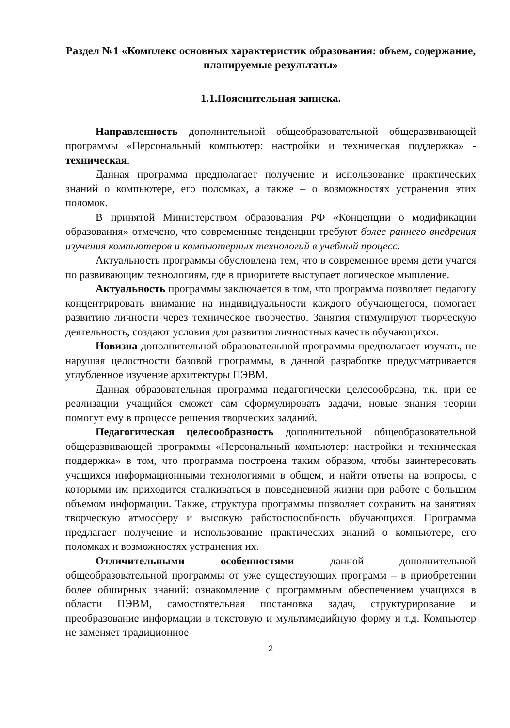Раздел №1 «Комплекс основных характеристик образования: объем, содержание, планируемые результаты»
1.1.Пояснительная записка.
Направленность дополнительной общеобразовательной общеразвивающей программы «Персональный компьютер: настройки и техническая поддержка» - техническая.
Данная программа предполагает получение и использование практических знаний о компьютере, его поломках, а также – о возможностях устранения этих поломок.
В принятой Министерством образования РФ «Концепции о модификации образования» отмечено, что современные тенденции требуют более раннего внедрения изучения компьютеров и компьютерных технологий в учебный процесс.
Актуальность программы обусловлена тем, что в современное время дети учатся по развивающим технологиям, где в приоритете выступает логическое мышление.
Актуальность программы заключается в том, что программа позволяет педагогу концентрировать внимание на индивидуальности каждого обучающегося, помогает развитию личности через техническое творчество. Занятия стимулируют творческую деятельность, создают условия для развития личностных качеств обучающихся.
Новизна дополнительной образовательной программы предполагает изучать, не нарушая целостности базовой программы, в данной разработке предусматривается углубленное изучение архитектуры ПЭВМ.
Данная образовательная программа педагогически целесообразна, т.к. при ее реализации учащийся сможет сам сформулировать задачи, новые знания теории помогут ему в процессе решения творческих заданий.
Педагогическая целесообразность дополнительной общеобразовательной общеразвивающей программы «Персональный компьютер: настройки и техническая поддержка» в том, что программа построена таким образом, чтобы заинтересовать учащихся информационными технологиями в общем, и найти ответы на вопросы, с которыми им приходится сталкиваться в повседневной жизни при работе с большим объемом информации. Также, структура программы позволяет сохранить на занятиях творческую атмосферу и высокую работоспособность обучающихся. Программа предлагает получение и использование практических знаний о компьютере, его поломках и возможностях устранения их.
Отличительными особенностями данной дополнительной общеобразовательной программы от уже существующих программ – в приобретении более обширных знаний: ознакомление с программным обеспечением учащихся в области ПЭВМ, самостоятельная постановка задач, структурирование и преобразование информации в текстовую и мультимедийную форму и т.д. Компьютер не заменяет традиционное
2